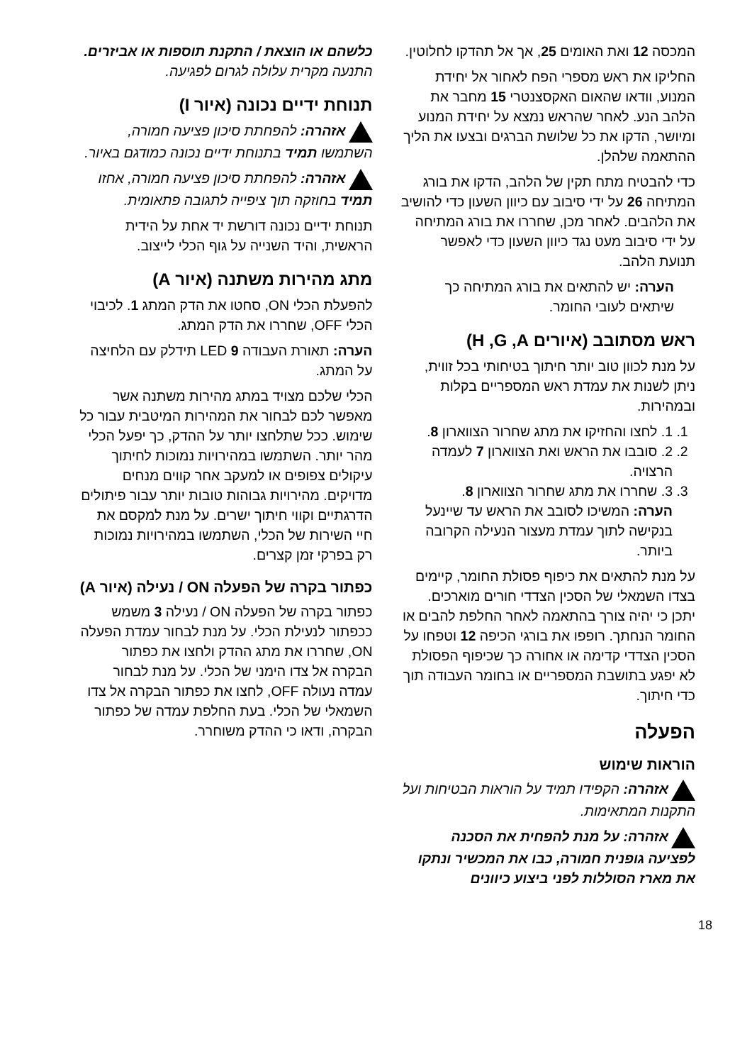המכסה 12 ואת האומים 25, אך אל תהדקו לחלוטין.
החליקו את ראש מספרי הפח לאחור אל יחידת המנוע, וודאו שהאום האקסצנטרי 15 מחבר את הלהב הנע. לאחר שהראש נמצא על יחידת המנוע ומיושר, הדקו את כל שלושת הברגים ובצעו את הליך ההתאמה שלהלן.
כדי להבטיח מתח תקין של הלהב, הדקו את בורג המתיחה 26 על ידי סיבוב עם כיוון השעון כדי להושיב את הלהבים. לאחר מכן, שחררו את בורג המתיחה על ידי סיבוב מעט נגד כיוון השעון כדי לאפשר תנועת הלהב.
הערה: יש להתאים את בורג המתיחה כך שיתאים לעובי החומר.
ראש מסתובב (איורים H ,G ,A)
על מנת לכוון טוב יותר חיתוך בטיחותי בכל זווית, ניתן לשנות את עמדת ראש המספריים בקלות ובמהירות.
1. 1. לחצו והחזיקו את מתג שחרור הצווארון 8.
2. 2. סובבו את הראש ואת הצווארון 7 לעמדה הרצויה.
3. 3. שחררו את מתג שחרור הצווארון 8.
הערה: המשיכו לסובב את הראש עד שיינעל בנקישה לתוך עמדת מעצור הנעילה הקרובה ביותר.
על מנת להתאים את כיפוף פסולת החומר, קיימים בצדו השמאלי של הסכין הצדדי חורים מוארכים. יתכן כי יהיה צורך בהתאמה לאחר החלפת להבים או החומר הנחתך. רופפו את בורגי הכיפה 12 וטפחו על הסכין הצדדי קדימה או אחורה כך שכיפוף הפסולת לא יפגע בתושבת המספריים או בחומר העבודה תוך כדי חיתוך.
הפעלה
הוראות שימוש
אזהרה: הקפידו תמיד על הוראות הבטיחות ועל התקנות המתאימות.
אזהרה: על מנת להפחית את הסכנה לפציעה גופנית חמורה, כבו את המכשיר ונתקו את מארז הסוללות לפני ביצוע כיוונים
כלשהם או הוצאת / התקנת תוספות או אביזרים. התנעה מקרית עלולה לגרום לפגיעה.
תנוחת ידיים נכונה (איור I)
אזהרה: להפחתת סיכון פציעה חמורה, השתמשו תמיד בתנוחת ידיים נכונה כמודגם באיור.
אזהרה: להפחתת סיכון פציעה חמורה, אחזו תמיד בחוזקה תוך ציפייה לתגובה פתאומית.
תנוחת ידיים נכונה דורשת יד אחת על הידית הראשית, והיד השנייה על גוף הכלי לייצוב.
מתג מהירות משתנה (איור A)
להפעלת הכלי ON, סחטו את הדק המתג 1. לכיבוי הכלי OFF, שחררו את הדק המתג.
הערה: תאורת העבודה LED 9 תידלק עם הלחיצה על המתג.
הכלי שלכם מצויד במתג מהירות משתנה אשר מאפשר לכם לבחור את המהירות המיטבית עבור כל שימוש. ככל שתלחצו יותר על ההדק, כך יפעל הכלי מהר יותר. השתמשו במהירויות נמוכות לחיתוך עיקולים צפופים או למעקב אחר קווים מנחים מדויקים. מהירויות גבוהות טובות יותר עבור פיתולים הדרגתיים וקווי חיתוך ישרים. על מנת למקסם את חיי השירות של הכלי, השתמשו במהירויות נמוכות רק בפרקי זמן קצרים.
כפתור בקרה של הפעלה ON / נעילה (איור A)
כפתור בקרה של הפעלה ON / נעילה 3 משמש ככפתור לנעילת הכלי. על מנת לבחור עמדת הפעלה ON, שחררו את מתג ההדק ולחצו את כפתור הבקרה אל צדו הימני של הכלי. על מנת לבחור עמדה נעולה OFF, לחצו את כפתור הבקרה אל צדו השמאלי של הכלי. בעת החלפת עמדה של כפתור הבקרה, ודאו כי ההדק משוחרר.
18